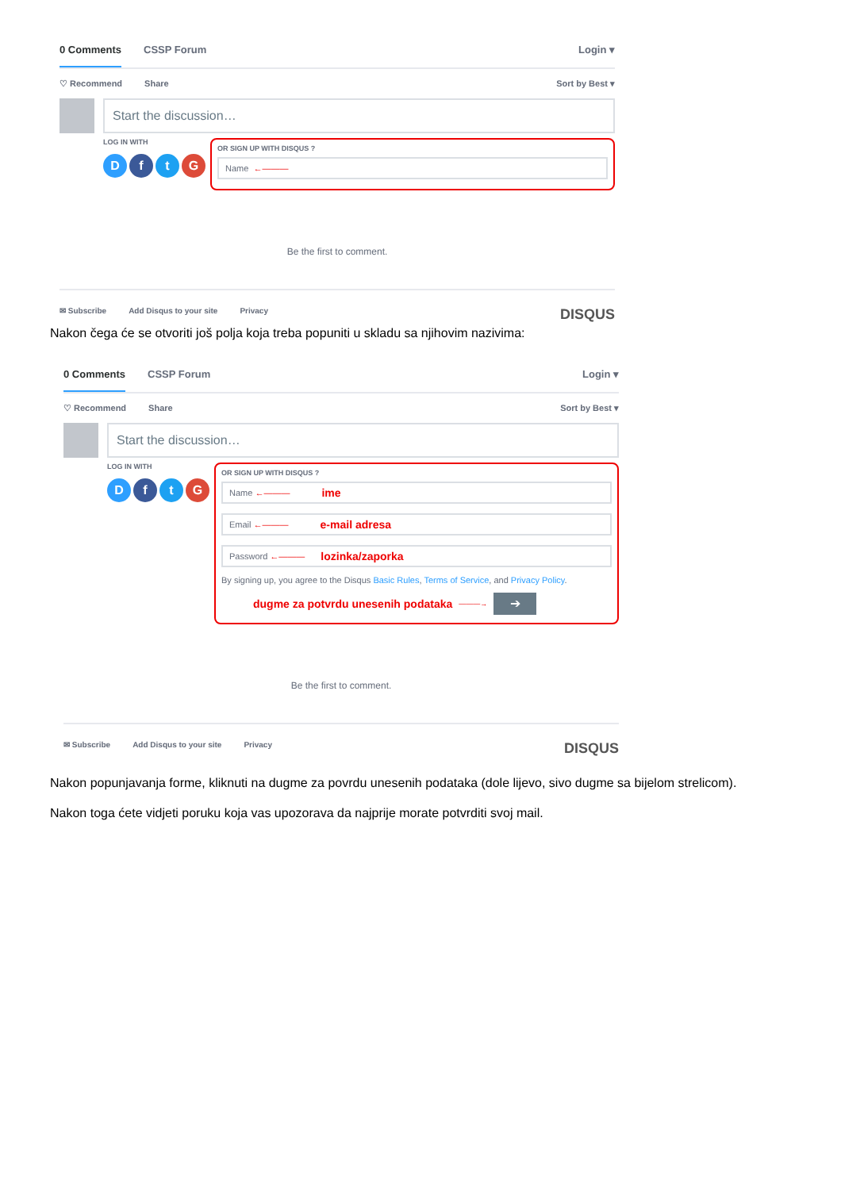0 Comments CSSP Forum Login ▾
♡ Recommend Share Sort by Best ▾
Start the discussion…
LOG IN WITH
DftG
OR SIGN UP WITH DISQUS ?
Name ←———
Be the first to comment.
✉ Subscribe Add Disqus to your site Privacy DISQUS
Nakon čega će se otvoriti još polja koja treba popuniti u skladu sa njihovim nazivima:
0 Comments CSSP Forum Login ▾
♡ Recommend Share Sort by Best ▾
Start the discussion…
LOG IN WITH
DftG
OR SIGN UP WITH DISQUS ?
Name ←——— ime
Email ←——— e-mail adresa
Password ←——— lozinka/zaporka
By signing up, you agree to the Disqus Basic Rules, Terms of Service, and Privacy Policy.
dugme za potvrdu unesenih podataka ———→ ➔
Be the first to comment.
✉ Subscribe Add Disqus to your site Privacy DISQUS
Nakon popunjavanja forme, kliknuti na dugme za povrdu unesenih podataka (dole lijevo, sivo dugme sa bijelom strelicom).
Nakon toga ćete vidjeti poruku koja vas upozorava da najprije morate potvrditi svoj mail.